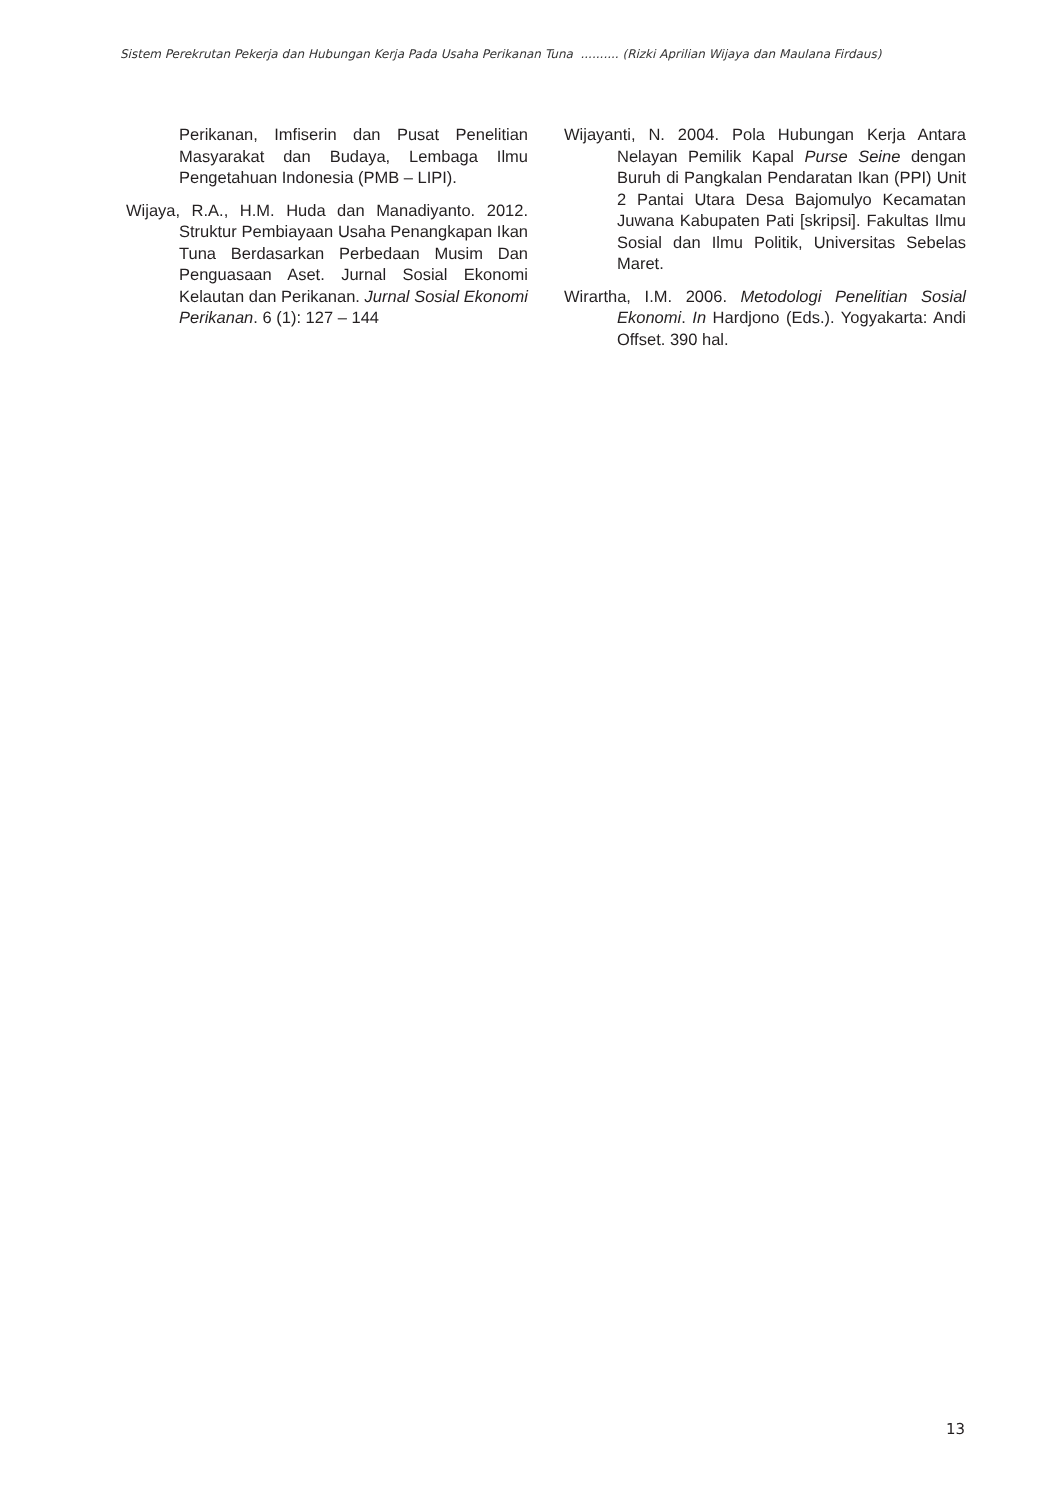Sistem Perekrutan Pekerja dan Hubungan Kerja Pada Usaha Perikanan Tuna .......... (Rizki Aprilian Wijaya dan Maulana Firdaus)
Perikanan, Imfiserin dan Pusat Penelitian Masyarakat dan Budaya, Lembaga Ilmu Pengetahuan Indonesia (PMB – LIPI).
Wijaya, R.A., H.M. Huda dan Manadiyanto. 2012. Struktur Pembiayaan Usaha Penangkapan Ikan Tuna Berdasarkan Perbedaan Musim Dan Penguasaan Aset. Jurnal Sosial Ekonomi Kelautan dan Perikanan. Jurnal Sosial Ekonomi Perikanan. 6 (1): 127 – 144
Wijayanti, N. 2004. Pola Hubungan Kerja Antara Nelayan Pemilik Kapal Purse Seine dengan Buruh di Pangkalan Pendaratan Ikan (PPI) Unit 2 Pantai Utara Desa Bajomulyo Kecamatan Juwana Kabupaten Pati [skripsi]. Fakultas Ilmu Sosial dan Ilmu Politik, Universitas Sebelas Maret.
Wirartha, I.M. 2006. Metodologi Penelitian Sosial Ekonomi. In Hardjono (Eds.). Yogyakarta: Andi Offset. 390 hal.
13